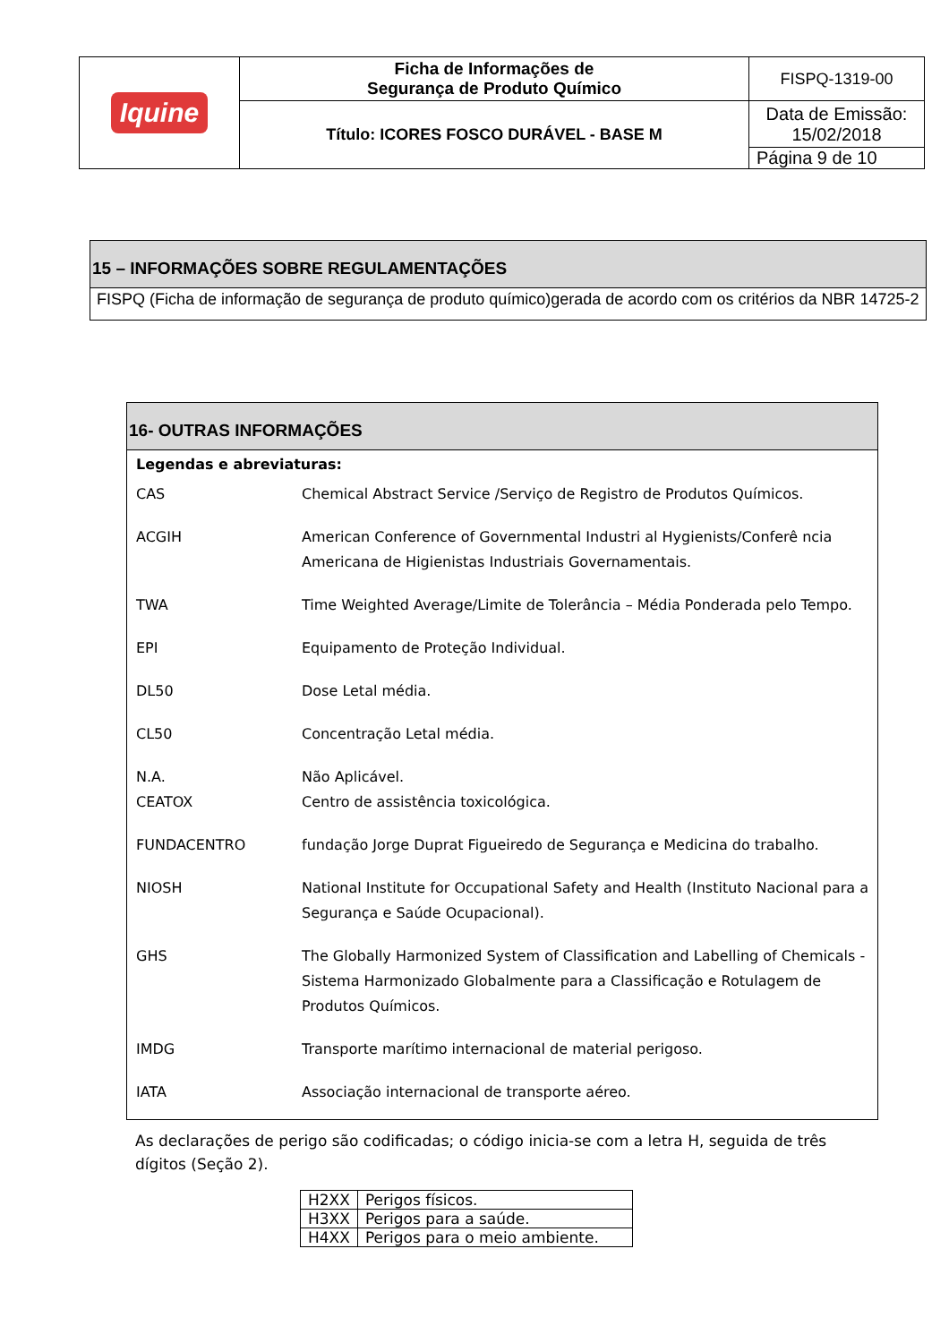| Iquine | Ficha de Informações de Segurança de Produto Químico | FISPQ-1319-00 |
| | Título: ICORES FOSCO DURÁVEL - BASE M | Data de Emissão: 15/02/2018 |
| | | Página 9 de 10 |
15 – INFORMAÇÕES SOBRE REGULAMENTAÇÕES
FISPQ (Ficha de informação de segurança de produto químico)gerada de acordo com os critérios da NBR 14725-2
16- OUTRAS INFORMAÇÕES
Legendas e abreviaturas:
| CAS | Chemical Abstract Service /Serviço de Registro de Produtos Químicos. |
| ACGIH | American Conference of Governmental Industri al Hygienists/Conferê ncia Americana de Higienistas Industriais Governamentais. |
| TWA | Time Weighted Average/Limite de Tolerância – Média Ponderada pelo Tempo. |
| EPI | Equipamento de Proteção Individual. |
| DL50 | Dose Letal média. |
| CL50 | Concentração Letal média. |
| N.A. CEATOX | Não Aplicável. Centro de assistência toxicológica. |
| FUNDACENTRO | fundação Jorge Duprat Figueiredo de Segurança e Medicina do trabalho. |
| NIOSH | National Institute for Occupational Safety and Health (Instituto Nacional para a Segurança e Saúde Ocupacional). |
| GHS | The Globally Harmonized System of Classification and Labelling of Chemicals - Sistema Harmonizado Globalmente para a Classificação e Rotulagem de Produtos Químicos. |
| IMDG | Transporte marítimo internacional de material perigoso. |
| IATA | Associação internacional de transporte aéreo. |
As declarações de perigo são codificadas; o código inicia-se com a letra H, seguida de três dígitos (Seção 2).
| H2XX | Perigos físicos. |
| H3XX | Perigos para a saúde. |
| H4XX | Perigos para o meio ambiente. |